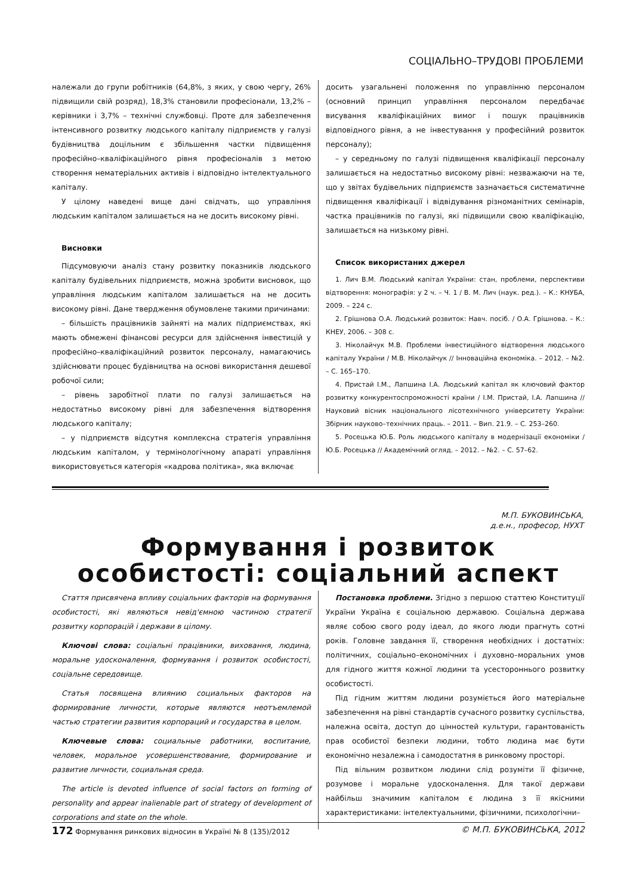СОЦІАЛЬНО–ТРУДОВІ ПРОБЛЕМИ
належали до групи робітників (64,8%, з яких, у свою чергу, 26% підвищили свій розряд), 18,3% становили професіонали, 13,2% – керівники і 3,7% – технічні службовці. Проте для забезпечення інтенсивного розвитку людського капіталу підприємств у галузі будівництва доцільним є збільшення частки підвищення професійно–кваліфікаційного рівня професіоналів з метою створення нематеріальних активів і відповідно інтелектуального капіталу.
У цілому наведені вище дані свідчать, що управління людським капіталом залишається на не досить високому рівні.
Висновки
Підсумовуючи аналіз стану розвитку показників людського капіталу будівельних підприємств, можна зробити висновок, що управління людським капіталом залишається на не досить високому рівні. Дане твердження обумовлене такими причинами:
– більшість працівників зайняті на малих підприємствах, які мають обмежені фінансові ресурси для здійснення інвестицій у професійно–кваліфікаційний розвиток персоналу, намагаючись здійснювати процес будівництва на основі використання дешевої робочої сили;
– рівень заробітної плати по галузі залишається на недостатньо високому рівні для забезпечення відтворення людського капіталу;
– у підприємств відсутня комплексна стратегія управління людським капіталом, у термінологічному апараті управління використовується категорія «кадрова політика», яка включає
досить узагальнені положення по управлінню персоналом (основний принцип управління персоналом передбачає висування кваліфікаційних вимог і пошук працівників відповідного рівня, а не інвестування у професійний розвиток персоналу);
– у середньому по галузі підвищення кваліфікації персоналу залишається на недостатньо високому рівні: незважаючи на те, що у звітах будівельних підприємств зазначається систематичне підвищення кваліфікації і відвідування різноманітних семінарів, частка працівників по галузі, які підвищили свою кваліфікацію, залишається на низькому рівні.
Список використаних джерел
1. Лич В.М. Людський капітал України: стан, проблеми, перспективи відтворення: монографія: у 2 ч. – Ч. 1 / В. М. Лич (наук. ред.). – К.: КНУБА, 2009. – 224 с.
2. Грішнова О.А. Людський розвиток: Навч. посіб. / О.А. Грішнова. – К.: КНЕУ, 2006. – 308 с.
3. Ніколайчук М.В. Проблеми інвестиційного відтворення людського капіталу України / М.В. Ніколайчук // Інноваційна економіка. – 2012. – №2. – С. 165–170.
4. Пристай І.М., Лапшина І.А. Людський капітал як ключовий фактор розвитку конкурентоспроможності країни / І.М. Пристай, І.А. Лапшина // Науковий вісник національного лісотехнічного університету України: Збірник науково–технічних праць. – 2011. – Вип. 21.9. – С. 253–260.
5. Росецька Ю.Б. Роль людського капіталу в модернізації економіки / Ю.Б. Росецька // Академічний огляд. – 2012. – №2. – С. 57–62.
М.П. БУКОВИНСЬКА,
д.е.н., професор, НУХТ
Формування і розвиток особистості: соціальний аспект
Стаття присвячена впливу соціальних факторів на формування особистості, які являються невід'ємною частиною стратегії розвитку корпорацій і держави в цілому.
Ключові слова: соціальні працівники, виховання, людина, моральне удосконалення, формування і розвиток особистості, соціальне середовище.
Статья посвящена влиянию социальных факторов на формирование личности, которые являются неотъемлемой частью стратегии развития корпораций и государства в целом.
Ключевые слова: социальные работники, воспитание, человек, моральное усовершенствование, формирование и развитие личности, социальная среда.
The article is devoted influence of social factors on forming of personality and appear inalienable part of strategy of development of corporations and state on the whole.
Постановка проблеми. Згідно з першою статтею Конституції України Україна є соціальною державою. Соціальна держава являє собою свого роду ідеал, до якого люди прагнуть сотні років. Головне завдання її, створення необхідних і достатніх: політичних, соціально–економічних і духовно–моральних умов для гідного життя кожної людини та усестороннього розвитку особистості.
Під гідним життям людини розуміється його матеріальне забезпечення на рівні стандартів сучасного розвитку суспільства, належна освіта, доступ до цінностей культури, гарантованість прав особистої безпеки людини, тобто людина має бути економічно незалежна і самодостатня в ринковому просторі.
Під вільним розвитком людини слід розуміти її фізичне, розумове і моральне удосконалення. Для такої держави найбільш значимим капіталом є людина з її якісними характеристиками: інтелектуальними, фізичними, психологічни–
172 Формування ринкових відносин в Україні № 8 (135)/2012 © М.П. БУКОВИНСЬКА, 2012